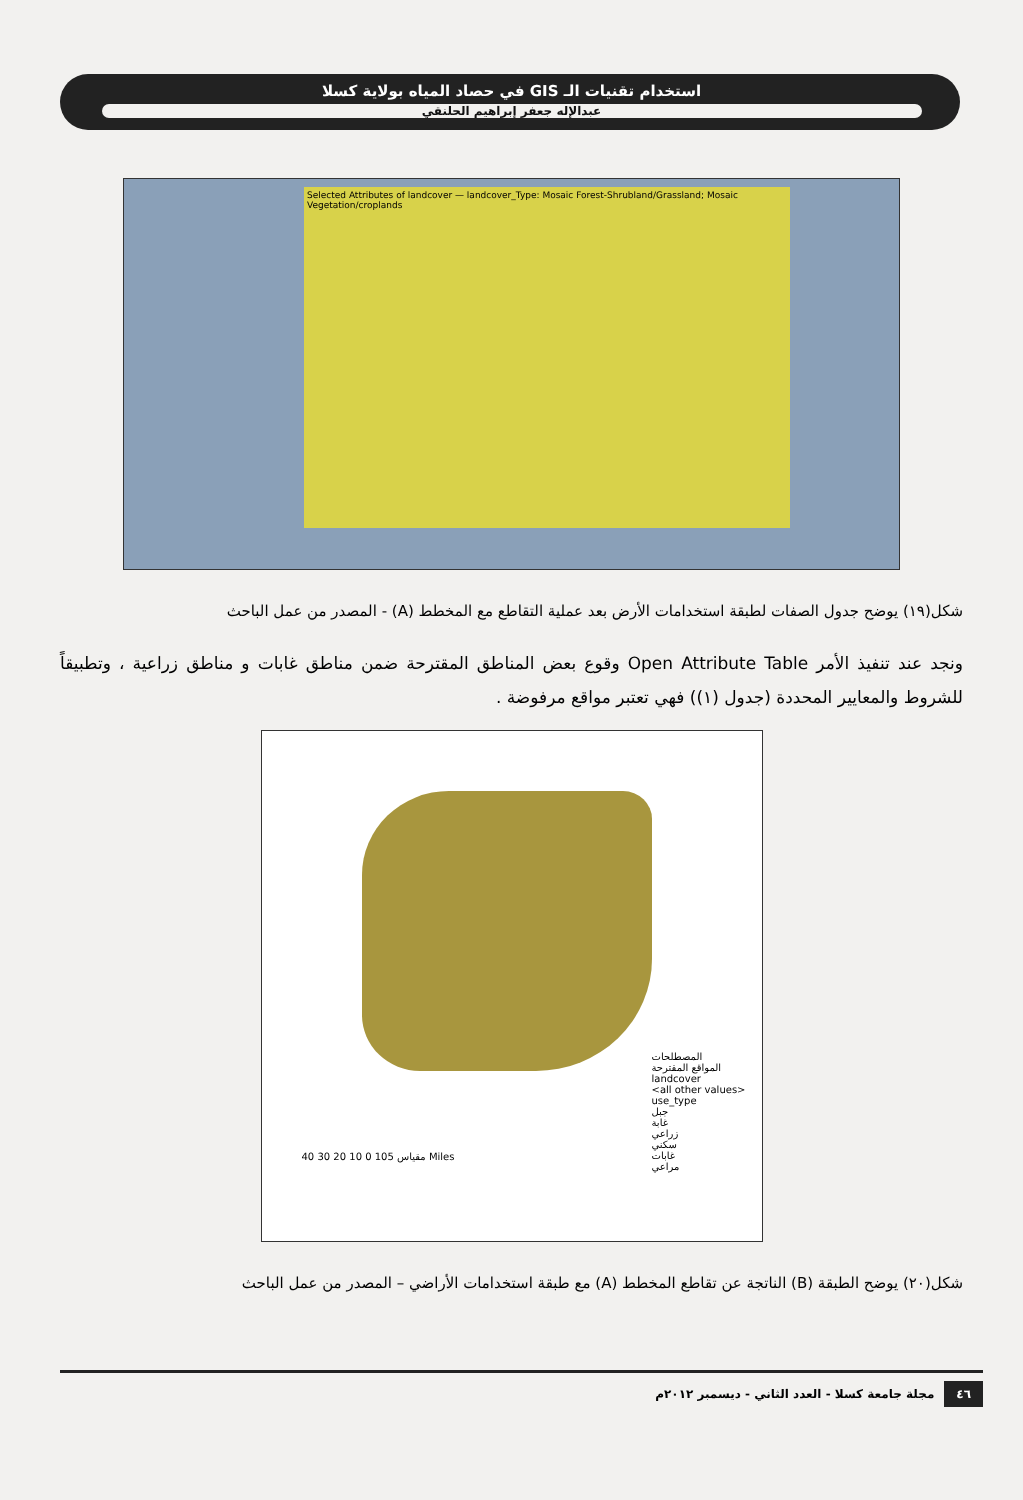استخدام تقنيات الـ GIS في حصاد المياه بولاية كسلا
عبدالإله جعفر إبراهيم الحلنقي
Selected Attributes of landcover — landcover_Type: Mosaic Forest-Shrubland/Grassland; Mosaic Vegetation/croplands
شكل(١٩) يوضح جدول الصفات لطبقة استخدامات الأرض بعد عملية التقاطع مع المخطط (A) - المصدر من عمل الباحث
ونجد عند تنفيذ الأمر Open Attribute Table وقوع بعض المناطق المقترحة ضمن مناطق غابات و مناطق زراعية ، وتطبيقاً للشروط والمعايير المحددة (جدول (١)) فهي تعتبر مواقع مرفوضة .
المصطلحات
المواقع المقترحة
landcover
<all other values>
use_type
جبل
غابة
زراعي
سكني
غابات
مراعي
مقياس 105 0 10 20 30 40 Miles
شكل(٢٠) يوضح الطبقة (B) الناتجة عن تقاطع المخطط (A) مع طبقة استخدامات الأراضي – المصدر من عمل الباحث
٤٦ مجلة جامعة كسلا - العدد الثاني - ديسمبر ٢٠١٢م